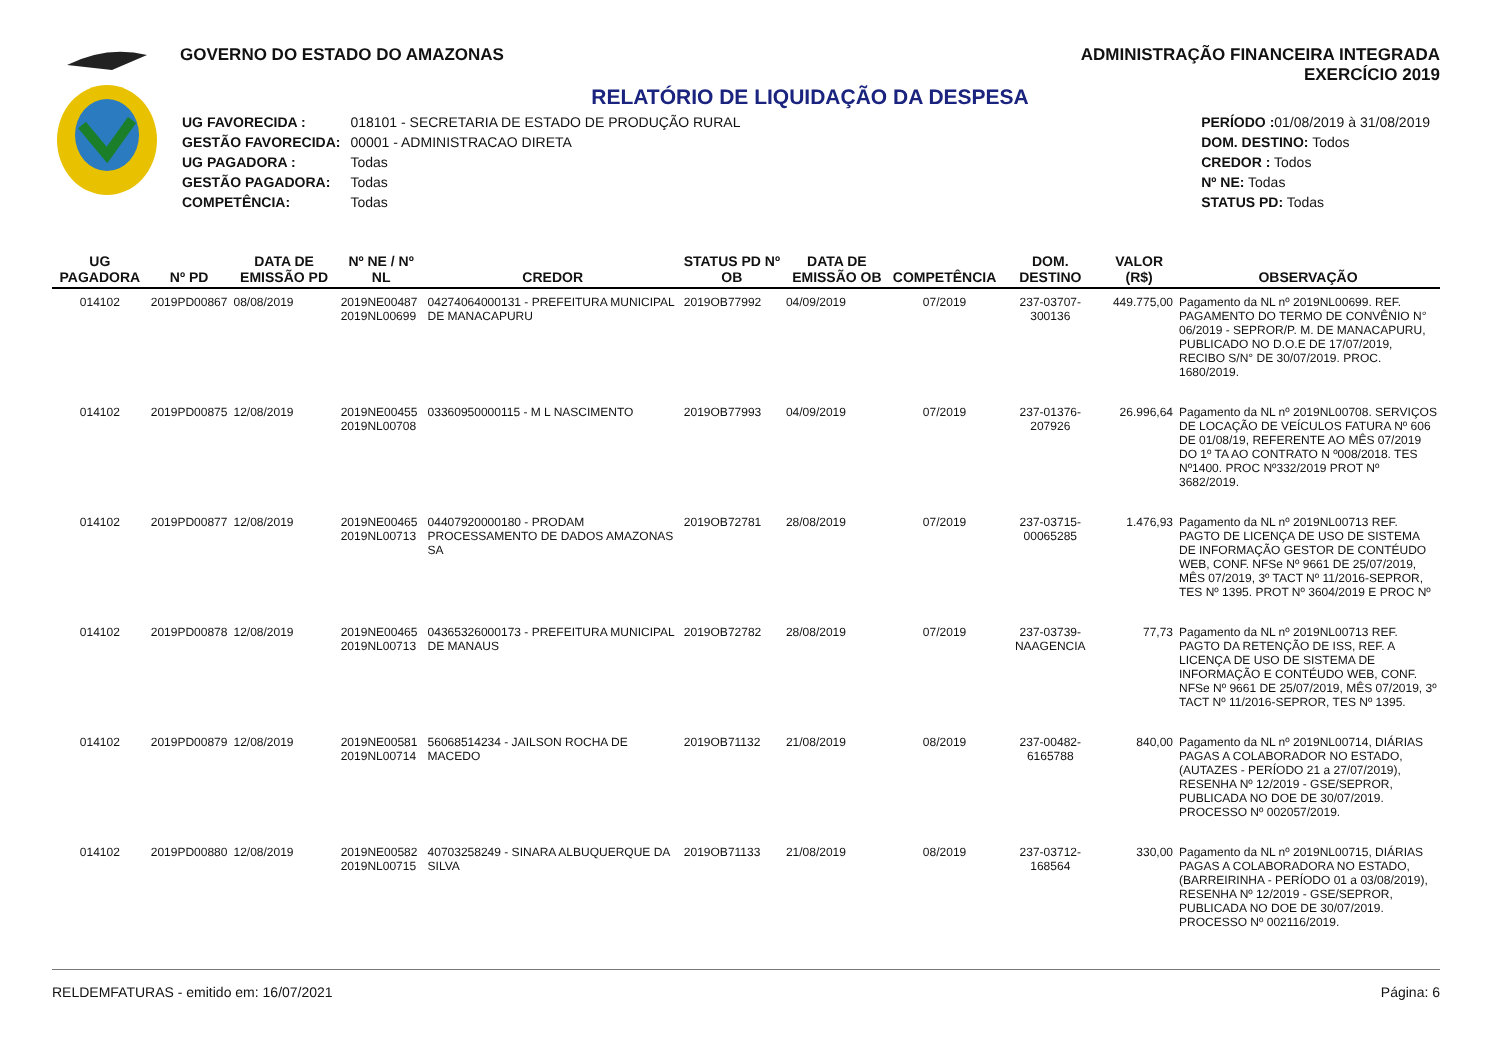GOVERNO DO ESTADO DO AMAZONAS ADMINISTRAÇÃO FINANCEIRA INTEGRADA
EXERCÍCIO 2019
RELATÓRIO DE LIQUIDAÇÃO DA DESPESA
| UG FAVORECIDA : | 018101 - SECRETARIA DE ESTADO DE PRODUÇÃO RURAL |
| GESTÃO FAVORECIDA: | 00001 - ADMINISTRACAO DIRETA |
| UG PAGADORA : | Todas |
| GESTÃO PAGADORA: | Todas |
| COMPETÊNCIA: | Todas |
| PERÍODO : 01/08/2019 à 31/08/2019 |
| DOM. DESTINO: Todos |
| CREDOR : Todos |
| Nº NE: Todas |
| STATUS PD: Todas |
| UG PAGADORA | Nº PD | DATA DE EMISSÃO PD | Nº NE / Nº NL | CREDOR | STATUS PD Nº OB | DATA DE EMISSÃO OB | COMPETÊNCIA | DOM. DESTINO | VALOR (R$) | OBSERVAÇÃO |
| --- | --- | --- | --- | --- | --- | --- | --- | --- | --- | --- |
| 014102 | 2019PD00867 | 08/08/2019 | 2019NE00487 2019NL00699 | 04274064000131 - PREFEITURA MUNICIPAL DE MANACAPURU | 2019OB77992 | 04/09/2019 | 07/2019 | 237-03707-300136 | 449.775,00 | Pagamento da NL nº 2019NL00699. REF. PAGAMENTO DO TERMO DE CONVÊNIO N° 06/2019 - SEPROR/P. M. DE MANACAPURU, PUBLICADO NO D.O.E DE 17/07/2019, RECIBO S/N° DE 30/07/2019. PROC. 1680/2019. |
| 014102 | 2019PD00875 | 12/08/2019 | 2019NE00455 2019NL00708 | 03360950000115 - M L NASCIMENTO | 2019OB77993 | 04/09/2019 | 07/2019 | 237-01376-207926 | 26.996,64 | Pagamento da NL nº 2019NL00708. SERVIÇOS DE LOCAÇÃO DE VEÍCULOS FATURA Nº 606 DE 01/08/19, REFERENTE AO MÊS 07/2019 DO 1º TA AO CONTRATO N º008/2018. TES Nº1400. PROC Nº332/2019 PROT Nº 3682/2019. |
| 014102 | 2019PD00877 | 12/08/2019 | 2019NE00465 2019NL00713 | 04407920000180 - PRODAM PROCESSAMENTO DE DADOS AMAZONAS SA | 2019OB72781 | 28/08/2019 | 07/2019 | 237-03715-00065285 | 1.476,93 | Pagamento da NL nº 2019NL00713 REF. PAGTO DE LICENÇA DE USO DE SISTEMA DE INFORMAÇÃO GESTOR DE CONTÉUDO WEB, CONF. NFSe Nº 9661 DE 25/07/2019, MÊS 07/2019, 3º TACT Nº 11/2016-SEPROR, TES Nº 1395. PROT Nº 3604/2019 E PROC Nº |
| 014102 | 2019PD00878 | 12/08/2019 | 2019NE00465 2019NL00713 | 04365326000173 - PREFEITURA MUNICIPAL DE MANAUS | 2019OB72782 | 28/08/2019 | 07/2019 | 237-03739-NAAGENCIA | 77,73 | Pagamento da NL nº 2019NL00713 REF. PAGTO DA RETENÇÃO DE ISS, REF. A LICENÇA DE USO DE SISTEMA DE INFORMAÇÃO E CONTÉUDO WEB, CONF. NFSe Nº 9661 DE 25/07/2019, MÊS 07/2019, 3º TACT Nº 11/2016-SEPROR, TES Nº 1395. |
| 014102 | 2019PD00879 | 12/08/2019 | 2019NE00581 2019NL00714 | 56068514234 - JAILSON ROCHA DE MACEDO | 2019OB71132 | 21/08/2019 | 08/2019 | 237-00482-6165788 | 840,00 | Pagamento da NL nº 2019NL00714, DIÁRIAS PAGAS A COLABORADOR NO ESTADO, (AUTAZES - PERÍODO 21 a 27/07/2019), RESENHA Nº 12/2019 - GSE/SEPROR, PUBLICADA NO DOE DE 30/07/2019. PROCESSO Nº 002057/2019. |
| 014102 | 2019PD00880 | 12/08/2019 | 2019NE00582 2019NL00715 | 40703258249 - SINARA ALBUQUERQUE DA SILVA | 2019OB71133 | 21/08/2019 | 08/2019 | 237-03712-168564 | 330,00 | Pagamento da NL nº 2019NL00715, DIÁRIAS PAGAS A COLABORADORA NO ESTADO, (BARREIRINHA - PERÍODO 01 a 03/08/2019), RESENHA Nº 12/2019 - GSE/SEPROR, PUBLICADA NO DOE DE 30/07/2019. PROCESSO Nº 002116/2019. |
RELDEMFATURAS - emitido em: 16/07/2021 Página: 6